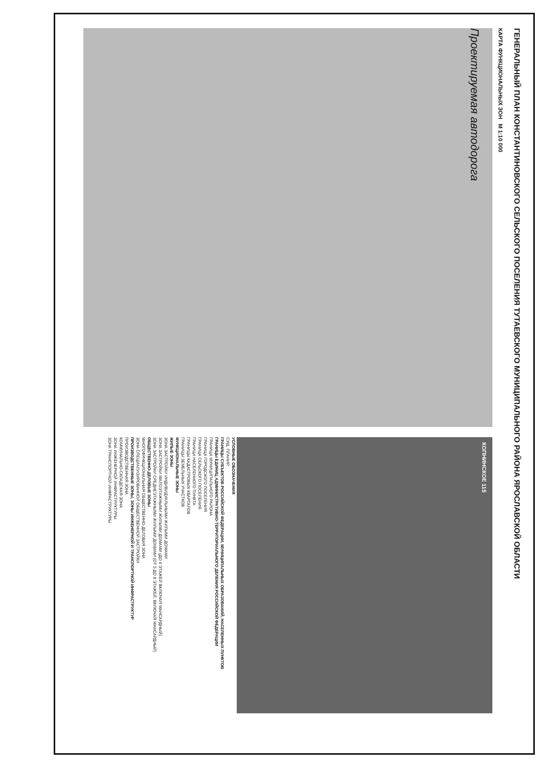ГЕНЕРАЛЬНЫЙ ПЛАН КОНСТАНТИНОВСКОГО СЕЛЬСКОГО ПОСЕЛЕНИЯ ТУТАЕВСКОГО МУНИЦИПАЛЬНОГО РАЙОНА ЯРОСЛАВСКОЙ ОБЛАСТИ
КАРТА ФУНКЦИОНАЛЬНЫХ ЗОН М 1:10 000
Проектируемая автодорога
КОПНИНСКОЕ 115
УСЛОВНЫЕ ОБОЗНАЧЕНИЯ
СУЩ. ПЛАНИР.
ГРАНИЦЫ СУБЪЕКТОВ РОССИЙСКОЙ ФЕДЕРАЦИИ, МУНИЦИПАЛЬНЫХ ОБРАЗОВАНИЙ, НАСЕЛЕННЫХ ПУНКТОВ
ГРАНИЦЫ ЕДИНИЦ АДМИНИСТРАТИВНО-ТЕРРИТОРИАЛЬНОГО ДЕЛЕНИЯ РОССИЙСКОЙ ФЕДЕРАЦИИ
ГРАНИЦА МУНИЦИПАЛЬНОГО РАЙОНА
ГРАНИЦА ГОРОДСКОГО ПОСЕЛЕНИЯ
ГРАНИЦА СЕЛЬСКОГО ПОСЕЛЕНИЯ
ГРАНИЦА НАСЕЛЕННОГО ПУНКТА
ГРАНИЦЫ КАДАСТРОВЫХ КВАРТАЛОВ
ГРАНИЦЫ ЗЕМЕЛЬНЫХ УЧАСТКОВ
ФУНКЦИОНАЛЬНЫЕ ЗОНЫ
ЖИЛЫЕ ЗОНЫ
ЗОНА ЗАСТРОЙКИ ИНДИВИДУАЛЬНЫМИ ЖИЛЫМИ ДОМАМИ
ЗОНА ЗАСТРОЙКИ МАЛОЭТАЖНЫМИ ЖИЛЫМИ ДОМАМИ (ДО 4 ЭТАЖЕЙ ВКЛЮЧАЯ МАНСАРДНЫЙ)
ЗОНА ЗАСТРОЙКИ СРЕДНЕЭТАЖНЫМИ ЖИЛЫМИ ДОМАМИ (ОТ 5 ДО 8 ЭТАЖЕЙ, ВКЛЮЧАЯ МАНСАРДНЫЙ)
ОБЩЕСТВЕННО-ДЕЛОВЫЕ ЗОНЫ
МНОГОФУНКЦИОНАЛЬНАЯ ОБЩЕСТВЕННО-ДЕЛОВАЯ ЗОНА
ЗОНА СПЕЦИАЛИЗИРОВАННОЙ ОБЩЕСТВЕННОЙ ЗАСТРОЙКИ
ПРОИЗВОДСТВЕННЫЕ ЗОНЫ, ЗОНЫ ИНЖЕНЕРНОЙ И ТРАНСПОРТНОЙ ИНФРАСТРУКТУР
ПРОИЗВОДСТВЕННАЯ ЗОНА
КОММУНАЛЬНО-СКЛАДСКАЯ ЗОНА
ЗОНА ИНЖЕНЕРНОЙ ИНФРАСТРУКТУРЫ
ЗОНА ТРАНСПОРТНОЙ ИНФРАСТРУКТУРЫ